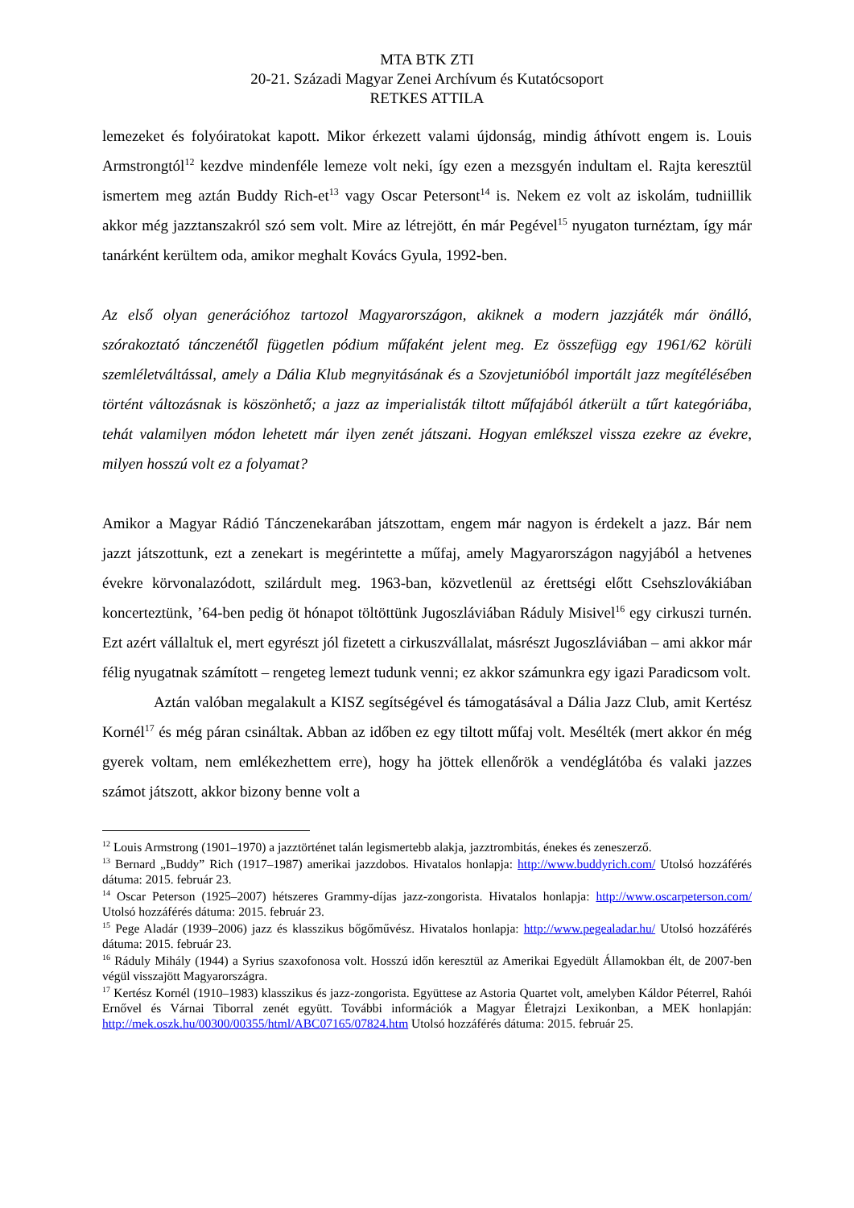MTA BTK ZTI
20-21. Századi Magyar Zenei Archívum és Kutatócsoport
RETKES ATTILA
lemezeket és folyóiratokat kapott. Mikor érkezett valami újdonság, mindig áthívott engem is. Louis Armstrongtól<sup>12</sup> kezdve mindenféle lemeze volt neki, így ezen a mezsgyén indultam el. Rajta keresztül ismertem meg aztán Buddy Rich-et<sup>13</sup> vagy Oscar Petersont<sup>14</sup> is. Nekem ez volt az iskolám, tudniillik akkor még jazztanszakról szó sem volt. Mire az létrejött, én már Pegével<sup>15</sup> nyugaton turnéztam, így már tanárként kerültem oda, amikor meghalt Kovács Gyula, 1992-ben.
Az első olyan generációhoz tartozol Magyarországon, akiknek a modern jazzjáték már önálló, szórakoztató tánczenétől független pódium műfaként jelent meg. Ez összefügg egy 1961/62 körüli szemléletváltással, amely a Dália Klub megnyitásának és a Szovjetunióból importált jazz megítélésében történt változásnak is köszönhető; a jazz az imperialisták tiltott műfajából átkerült a tűrt kategóriába, tehát valamilyen módon lehetett már ilyen zenét játszani. Hogyan emlékszel vissza ezekre az évekre, milyen hosszú volt ez a folyamat?
Amikor a Magyar Rádió Tánczenekarában játszottam, engem már nagyon is érdekelt a jazz. Bár nem jazzt játszottunk, ezt a zenekart is megérintette a műfaj, amely Magyarországon nagyjából a hetvenes évekre körvonalazódott, szilárdult meg. 1963-ban, közvetlenül az érettségi előtt Csehszlovákiában koncerteztünk, ’64-ben pedig öt hónapot töltöttünk Jugoszláviában Ráduly Misivel<sup>16</sup> egy cirkuszi turnén. Ezt azért vállaltuk el, mert egyrészt jól fizetett a cirkuszvállalat, másrészt Jugoszláviában – ami akkor már félig nyugatnak számított – rengeteg lemezt tudunk venni; ez akkor számunkra egy igazi Paradicsom volt.
Aztán valóban megalakult a KISZ segítségével és támogatásával a Dália Jazz Club, amit Kertész Kornél<sup>17</sup> és még páran csináltak. Abban az időben ez egy tiltott műfaj volt. Mesélték (mert akkor én még gyerek voltam, nem emlékezhettem erre), hogy ha jöttek ellenőrök a vendéglátóba és valaki jazzes számot játszott, akkor bizony benne volt a
<sup>12</sup> Louis Armstrong (1901–1970) a jazztörténet talán legismertebb alakja, jazztrombitás, énekes és zeneszerző.
<sup>13</sup> Bernard „Buddy” Rich (1917–1987) amerikai jazzdobos. Hivatalos honlapja: http://www.buddyrich.com/ Utolsó hozzáférés dátuma: 2015. február 23.
<sup>14</sup> Oscar Peterson (1925–2007) hétszeres Grammy-díjas jazz-zongorista. Hivatalos honlapja: http://www.oscarpeterson.com/ Utolsó hozzáférés dátuma: 2015. február 23.
<sup>15</sup> Pege Aladár (1939–2006) jazz és klasszikus bőgőművész. Hivatalos honlapja: http://www.pegealadar.hu/ Utolsó hozzáférés dátuma: 2015. február 23.
<sup>16</sup> Ráduly Mihály (1944) a Syrius szaxofonosa volt. Hosszú időn keresztül az Amerikai Egyedült Államokban élt, de 2007-ben végül visszajött Magyarországra.
<sup>17</sup> Kertész Kornél (1910–1983) klasszikus és jazz-zongorista. Együttese az Astoria Quartet volt, amelyben Káldor Péterrel, Rahói Ernővel és Várnai Tiborral zenét együtt. További információk a Magyar Életrajzi Lexikonban, a MEK honlapján: http://mek.oszk.hu/00300/00355/html/ABC07165/07824.htm Utolsó hozzáférés dátuma: 2015. február 25.